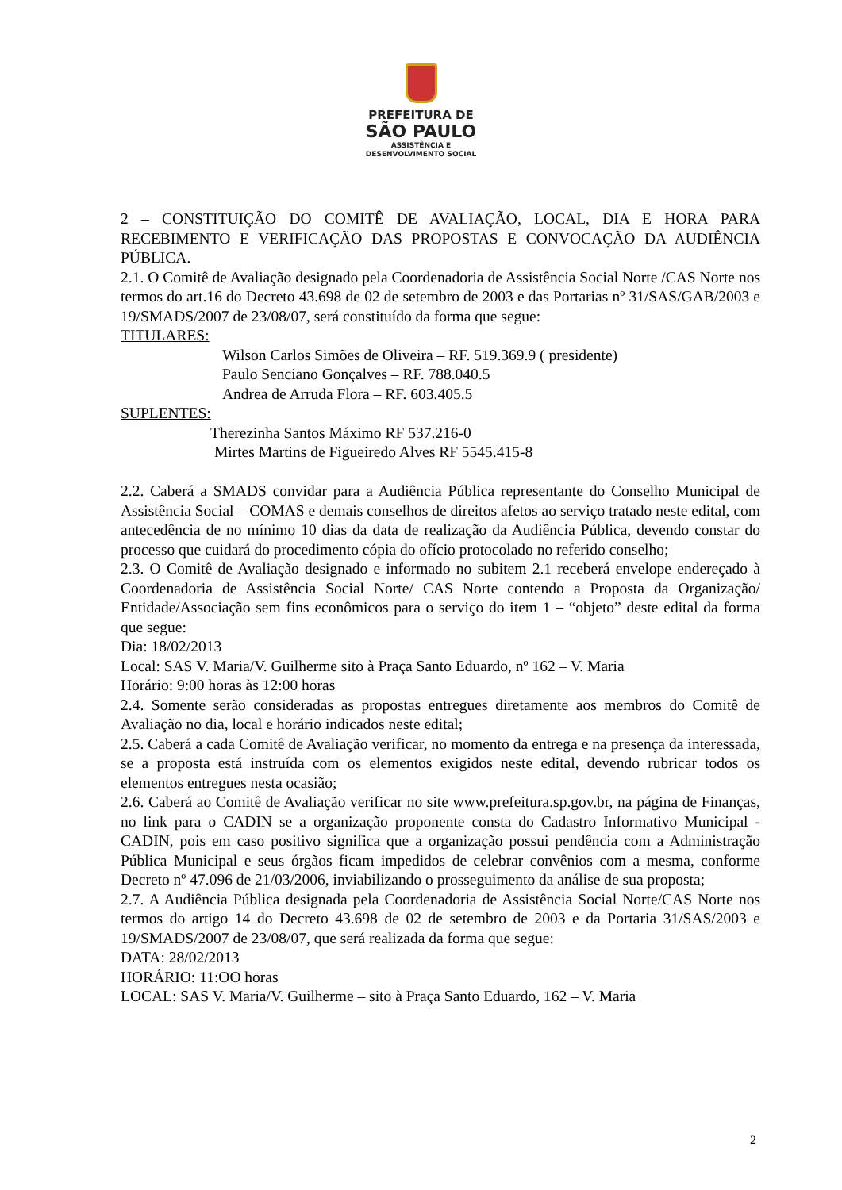PREFEITURA DE
SÃO PAULO
ASSISTÊNCIA E
DESENVOLVIMENTO SOCIAL
2 – CONSTITUIÇÃO DO COMITÊ DE AVALIAÇÃO, LOCAL, DIA E HORA PARA RECEBIMENTO E VERIFICAÇÃO DAS PROPOSTAS E CONVOCAÇÃO DA AUDIÊNCIA PÚBLICA.
2.1. O Comitê de Avaliação designado pela Coordenadoria de Assistência Social Norte /CAS Norte nos termos do art.16 do Decreto 43.698 de 02 de setembro de 2003 e das Portarias nº 31/SAS/GAB/2003 e 19/SMADS/2007 de 23/08/07, será constituído da forma que segue:
TITULARES:
Wilson Carlos Simões de Oliveira – RF. 519.369.9 ( presidente)
Paulo Senciano Gonçalves – RF. 788.040.5
Andrea de Arruda Flora – RF. 603.405.5
SUPLENTES:
Therezinha Santos Máximo RF 537.216-0
Mirtes Martins de Figueiredo Alves RF 5545.415-8
2.2. Caberá a SMADS convidar para a Audiência Pública representante do Conselho Municipal de Assistência Social – COMAS e demais conselhos de direitos afetos ao serviço tratado neste edital, com antecedência de no mínimo 10 dias da data de realização da Audiência Pública, devendo constar do processo que cuidará do procedimento cópia do ofício protocolado no referido conselho;
2.3. O Comitê de Avaliação designado e informado no subitem 2.1 receberá envelope endereçado à Coordenadoria de Assistência Social Norte/ CAS Norte contendo a Proposta da Organização/ Entidade/Associação sem fins econômicos para o serviço do item 1 – “objeto” deste edital da forma que segue:
Dia: 18/02/2013
Local: SAS V. Maria/V. Guilherme sito à Praça Santo Eduardo, nº 162 – V. Maria
Horário: 9:00 horas às 12:00 horas
2.4. Somente serão consideradas as propostas entregues diretamente aos membros do Comitê de Avaliação no dia, local e horário indicados neste edital;
2.5. Caberá a cada Comitê de Avaliação verificar, no momento da entrega e na presença da interessada, se a proposta está instruída com os elementos exigidos neste edital, devendo rubricar todos os elementos entregues nesta ocasião;
2.6. Caberá ao Comitê de Avaliação verificar no site www.prefeitura.sp.gov.br, na página de Finanças, no link para o CADIN se a organização proponente consta do Cadastro Informativo Municipal - CADIN, pois em caso positivo significa que a organização possui pendência com a Administração Pública Municipal e seus órgãos ficam impedidos de celebrar convênios com a mesma, conforme Decreto nº 47.096 de 21/03/2006, inviabilizando o prosseguimento da análise de sua proposta;
2.7. A Audiência Pública designada pela Coordenadoria de Assistência Social Norte/CAS Norte nos termos do artigo 14 do Decreto 43.698 de 02 de setembro de 2003 e da Portaria 31/SAS/2003 e 19/SMADS/2007 de 23/08/07, que será realizada da forma que segue:
DATA: 28/02/2013
HORÁRIO: 11:OO horas
LOCAL: SAS V. Maria/V. Guilherme – sito à Praça Santo Eduardo, 162 – V. Maria
2